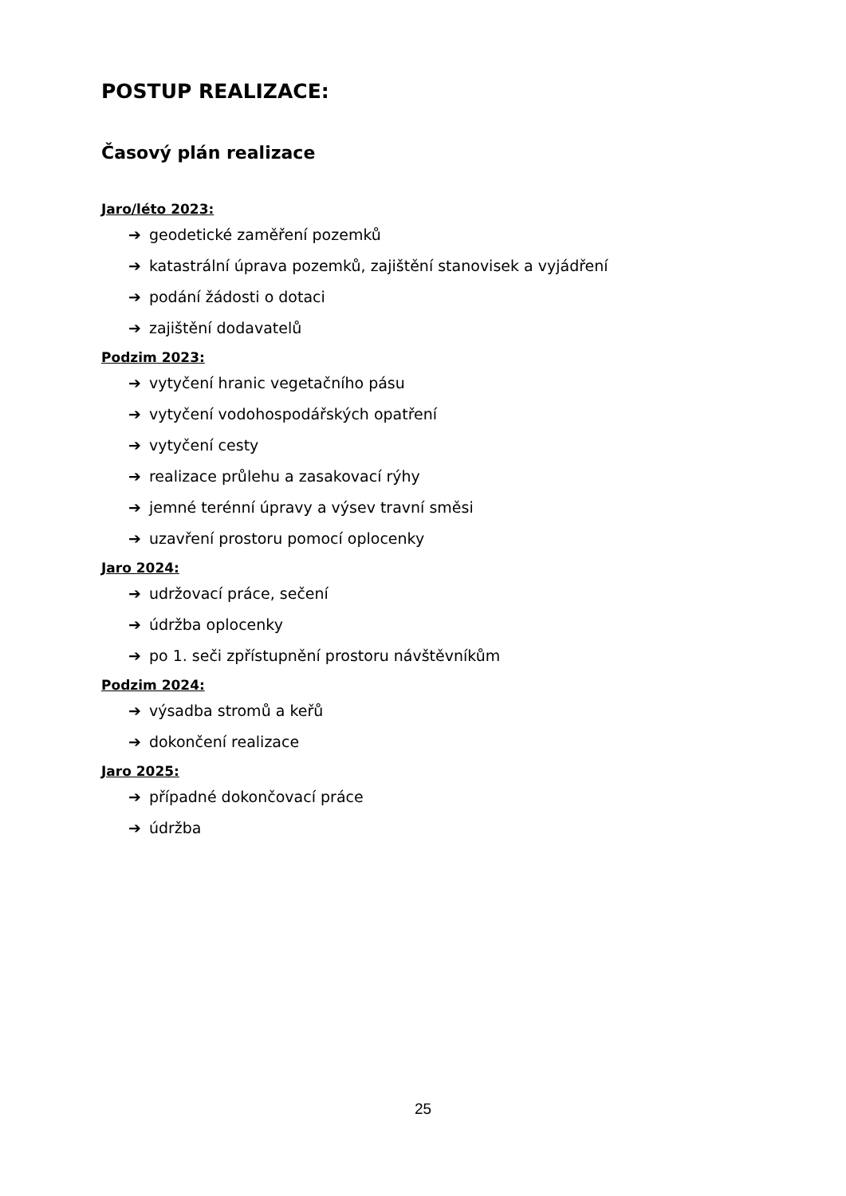POSTUP REALIZACE:
Časový plán realizace
Jaro/léto 2023:
➔ geodetické zaměření pozemků
➔ katastrální úprava pozemků, zajištění stanovisek a vyjádření
➔ podání žádosti o dotaci
➔ zajištění dodavatelů
Podzim 2023:
➔ vytyčení hranic vegetačního pásu
➔ vytyčení vodohospodářských opatření
➔ vytyčení cesty
➔ realizace průlehu a zasakovací rýhy
➔ jemné terénní úpravy a výsev travní směsi
➔ uzavření prostoru pomocí oplocenky
Jaro 2024:
➔ udržovací práce, sečení
➔ údržba oplocenky
➔ po 1. seči zpřístupnění prostoru návštěvníkům
Podzim 2024:
➔ výsadba stromů a keřů
➔ dokončení realizace
Jaro 2025:
➔ případné dokončovací práce
➔ údržba
25